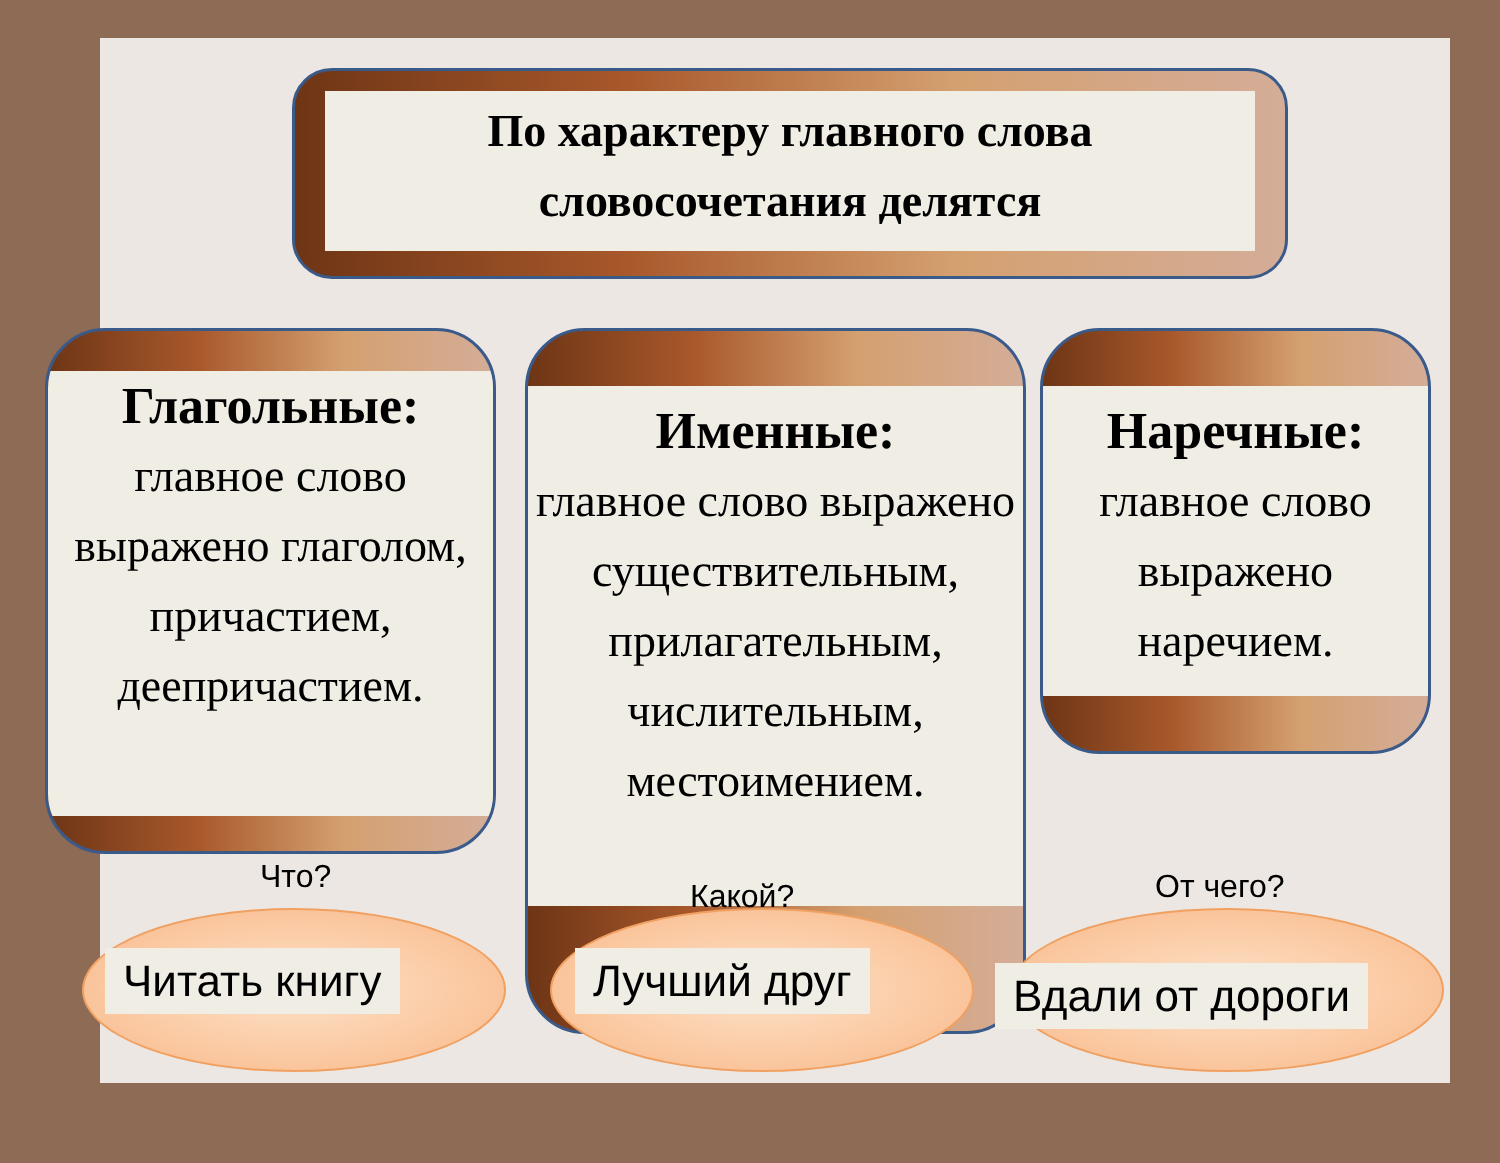По характеру главного слова
словосочетания делятся
Глагольные:
главное слово выражено глаголом, причастием, деепричастием.
Именные:
главное слово выражено существительным, прилагательным, числительным, местоимением.
Наречные:
главное слово выражено наречием.
Что?
Читать книгу
Какой?
Лучший друг
От чего?
Вдали от дороги